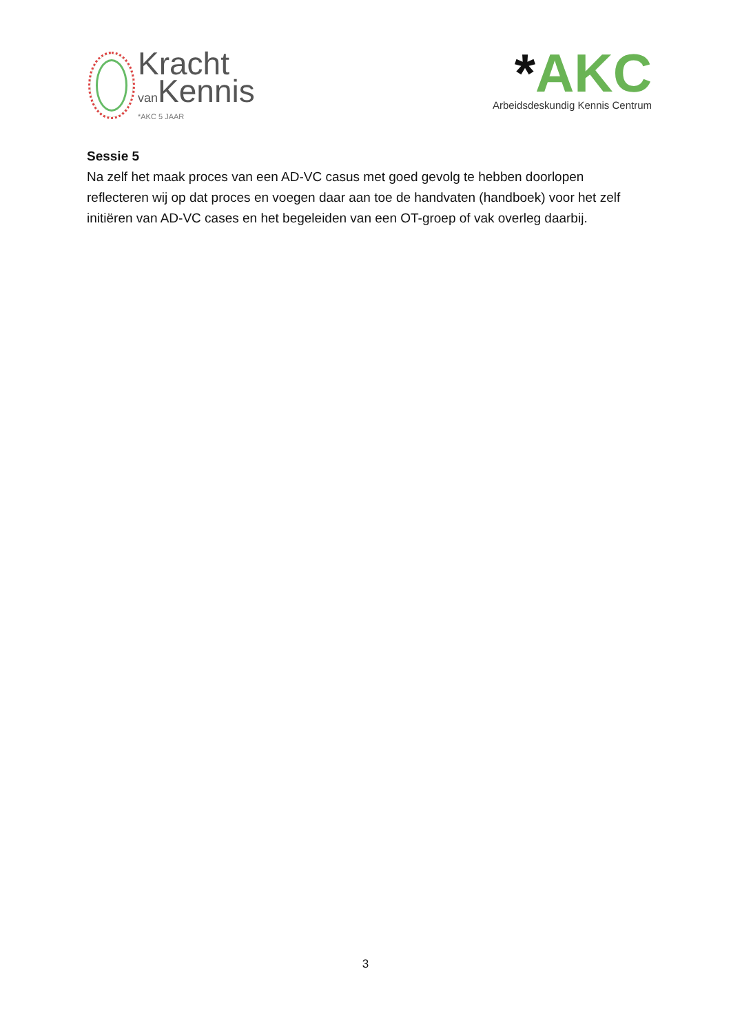Kracht
van Kennis
*AKC 5 JAAR
*AKC
Arbeidsdeskundig Kennis Centrum
Sessie 5
Na zelf het maak proces van een AD-VC casus met goed gevolg te hebben doorlopen reflecteren wij op dat proces en voegen daar aan toe de handvaten (handboek) voor het zelf initiëren van AD-VC cases en het begeleiden van een OT-groep of vak overleg daarbij.
3